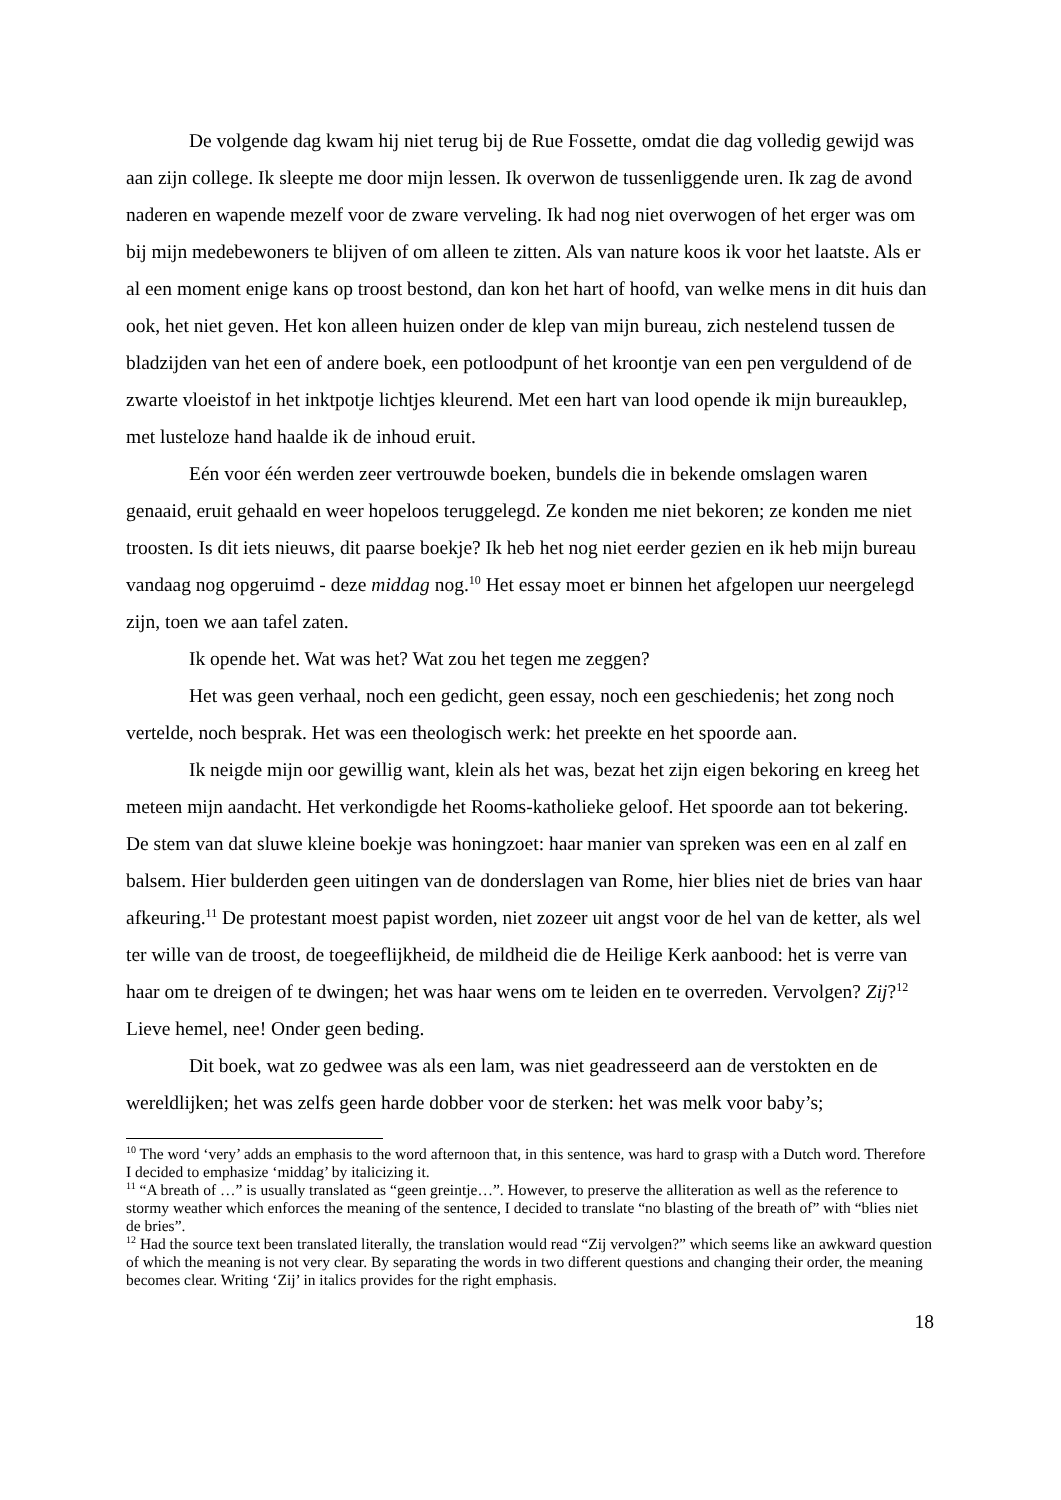De volgende dag kwam hij niet terug bij de Rue Fossette, omdat die dag volledig gewijd was aan zijn college. Ik sleepte me door mijn lessen. Ik overwon de tussenliggende uren. Ik zag de avond naderen en wapende mezelf voor de zware verveling. Ik had nog niet overwogen of het erger was om bij mijn medebewoners te blijven of om alleen te zitten. Als van nature koos ik voor het laatste. Als er al een moment enige kans op troost bestond, dan kon het hart of hoofd, van welke mens in dit huis dan ook, het niet geven. Het kon alleen huizen onder de klep van mijn bureau, zich nestelend tussen de bladzijden van het een of andere boek, een potloodpunt of het kroontje van een pen verguldend of de zwarte vloeistof in het inktpotje lichtjes kleurend. Met een hart van lood opende ik mijn bureauklep, met lusteloze hand haalde ik de inhoud eruit.
Eén voor één werden zeer vertrouwde boeken, bundels die in bekende omslagen waren genaaid, eruit gehaald en weer hopeloos teruggelegd. Ze konden me niet bekoren; ze konden me niet troosten. Is dit iets nieuws, dit paarse boekje? Ik heb het nog niet eerder gezien en ik heb mijn bureau vandaag nog opgeruimd - deze middag nog.<sup>10</sup> Het essay moet er binnen het afgelopen uur neergelegd zijn, toen we aan tafel zaten.
Ik opende het. Wat was het? Wat zou het tegen me zeggen?
Het was geen verhaal, noch een gedicht, geen essay, noch een geschiedenis; het zong noch vertelde, noch besprak. Het was een theologisch werk: het preekte en het spoorde aan.
Ik neigde mijn oor gewillig want, klein als het was, bezat het zijn eigen bekoring en kreeg het meteen mijn aandacht. Het verkondigde het Rooms-katholieke geloof. Het spoorde aan tot bekering. De stem van dat sluwe kleine boekje was honingzoet: haar manier van spreken was een en al zalf en balsem. Hier bulderden geen uitingen van de donderslagen van Rome, hier blies niet de bries van haar afkeuring.<sup>11</sup> De protestant moest papist worden, niet zozeer uit angst voor de hel van de ketter, als wel ter wille van de troost, de toegeeflijkheid, de mildheid die de Heilige Kerk aanbood: het is verre van haar om te dreigen of te dwingen; het was haar wens om te leiden en te overreden. Vervolgen? Zij?<sup>12</sup> Lieve hemel, nee! Onder geen beding.
Dit boek, wat zo gedwee was als een lam, was niet geadresseerd aan de verstokten en de wereldlijken; het was zelfs geen harde dobber voor de sterken: het was melk voor baby’s;
<sup>10</sup> The word ‘very’ adds an emphasis to the word afternoon that, in this sentence, was hard to grasp with a Dutch word. Therefore I decided to emphasize ‘middag’ by italicizing it.
<sup>11</sup> “A breath of …” is usually translated as “geen greintje…”. However, to preserve the alliteration as well as the reference to stormy weather which enforces the meaning of the sentence, I decided to translate “no blasting of the breath of” with “blies niet de bries”.
<sup>12</sup> Had the source text been translated literally, the translation would read “Zij vervolgen?” which seems like an awkward question of which the meaning is not very clear. By separating the words in two different questions and changing their order, the meaning becomes clear. Writing ‘Zij’ in italics provides for the right emphasis.
18